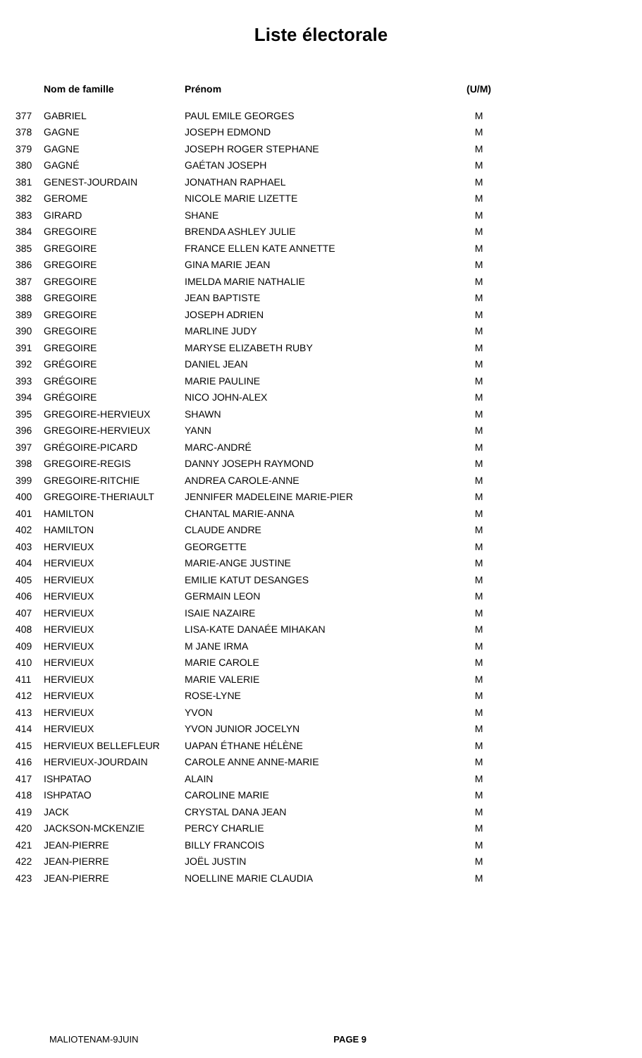Liste électorale
| | Nom de famille | Prénom | (U/M) |
| --- | --- | --- | --- |
| 377 | GABRIEL | PAUL EMILE GEORGES | M |
| 378 | GAGNE | JOSEPH EDMOND | M |
| 379 | GAGNE | JOSEPH ROGER STEPHANE | M |
| 380 | GAGNÉ | GAÉTAN JOSEPH | M |
| 381 | GENEST-JOURDAIN | JONATHAN RAPHAEL | M |
| 382 | GEROME | NICOLE MARIE LIZETTE | M |
| 383 | GIRARD | SHANE | M |
| 384 | GREGOIRE | BRENDA ASHLEY JULIE | M |
| 385 | GREGOIRE | FRANCE ELLEN KATE ANNETTE | M |
| 386 | GREGOIRE | GINA MARIE JEAN | M |
| 387 | GREGOIRE | IMELDA MARIE NATHALIE | M |
| 388 | GREGOIRE | JEAN BAPTISTE | M |
| 389 | GREGOIRE | JOSEPH ADRIEN | M |
| 390 | GREGOIRE | MARLINE JUDY | M |
| 391 | GREGOIRE | MARYSE ELIZABETH RUBY | M |
| 392 | GRÉGOIRE | DANIEL JEAN | M |
| 393 | GRÉGOIRE | MARIE PAULINE | M |
| 394 | GRÉGOIRE | NICO JOHN-ALEX | M |
| 395 | GREGOIRE-HERVIEUX | SHAWN | M |
| 396 | GREGOIRE-HERVIEUX | YANN | M |
| 397 | GRÉGOIRE-PICARD | MARC-ANDRÉ | M |
| 398 | GREGOIRE-REGIS | DANNY JOSEPH RAYMOND | M |
| 399 | GREGOIRE-RITCHIE | ANDREA CAROLE-ANNE | M |
| 400 | GREGOIRE-THERIAULT | JENNIFER MADELEINE MARIE-PIER | M |
| 401 | HAMILTON | CHANTAL MARIE-ANNA | M |
| 402 | HAMILTON | CLAUDE ANDRE | M |
| 403 | HERVIEUX | GEORGETTE | M |
| 404 | HERVIEUX | MARIE-ANGE JUSTINE | M |
| 405 | HERVIEUX | EMILIE KATUT DESANGES | M |
| 406 | HERVIEUX | GERMAIN LEON | M |
| 407 | HERVIEUX | ISAIE NAZAIRE | M |
| 408 | HERVIEUX | LISA-KATE DANAÉE MIHAKAN | M |
| 409 | HERVIEUX | M JANE IRMA | M |
| 410 | HERVIEUX | MARIE CAROLE | M |
| 411 | HERVIEUX | MARIE VALERIE | M |
| 412 | HERVIEUX | ROSE-LYNE | M |
| 413 | HERVIEUX | YVON | M |
| 414 | HERVIEUX | YVON JUNIOR JOCELYN | M |
| 415 | HERVIEUX BELLEFLEUR | UAPAN ÉTHANE HÉLÈNE | M |
| 416 | HERVIEUX-JOURDAIN | CAROLE ANNE ANNE-MARIE | M |
| 417 | ISHPATAO | ALAIN | M |
| 418 | ISHPATAO | CAROLINE MARIE | M |
| 419 | JACK | CRYSTAL DANA JEAN | M |
| 420 | JACKSON-MCKENZIE | PERCY CHARLIE | M |
| 421 | JEAN-PIERRE | BILLY FRANCOIS | M |
| 422 | JEAN-PIERRE | JOËL JUSTIN | M |
| 423 | JEAN-PIERRE | NOELLINE MARIE CLAUDIA | M |
MALIOTENAM-9JUIN PAGE 9